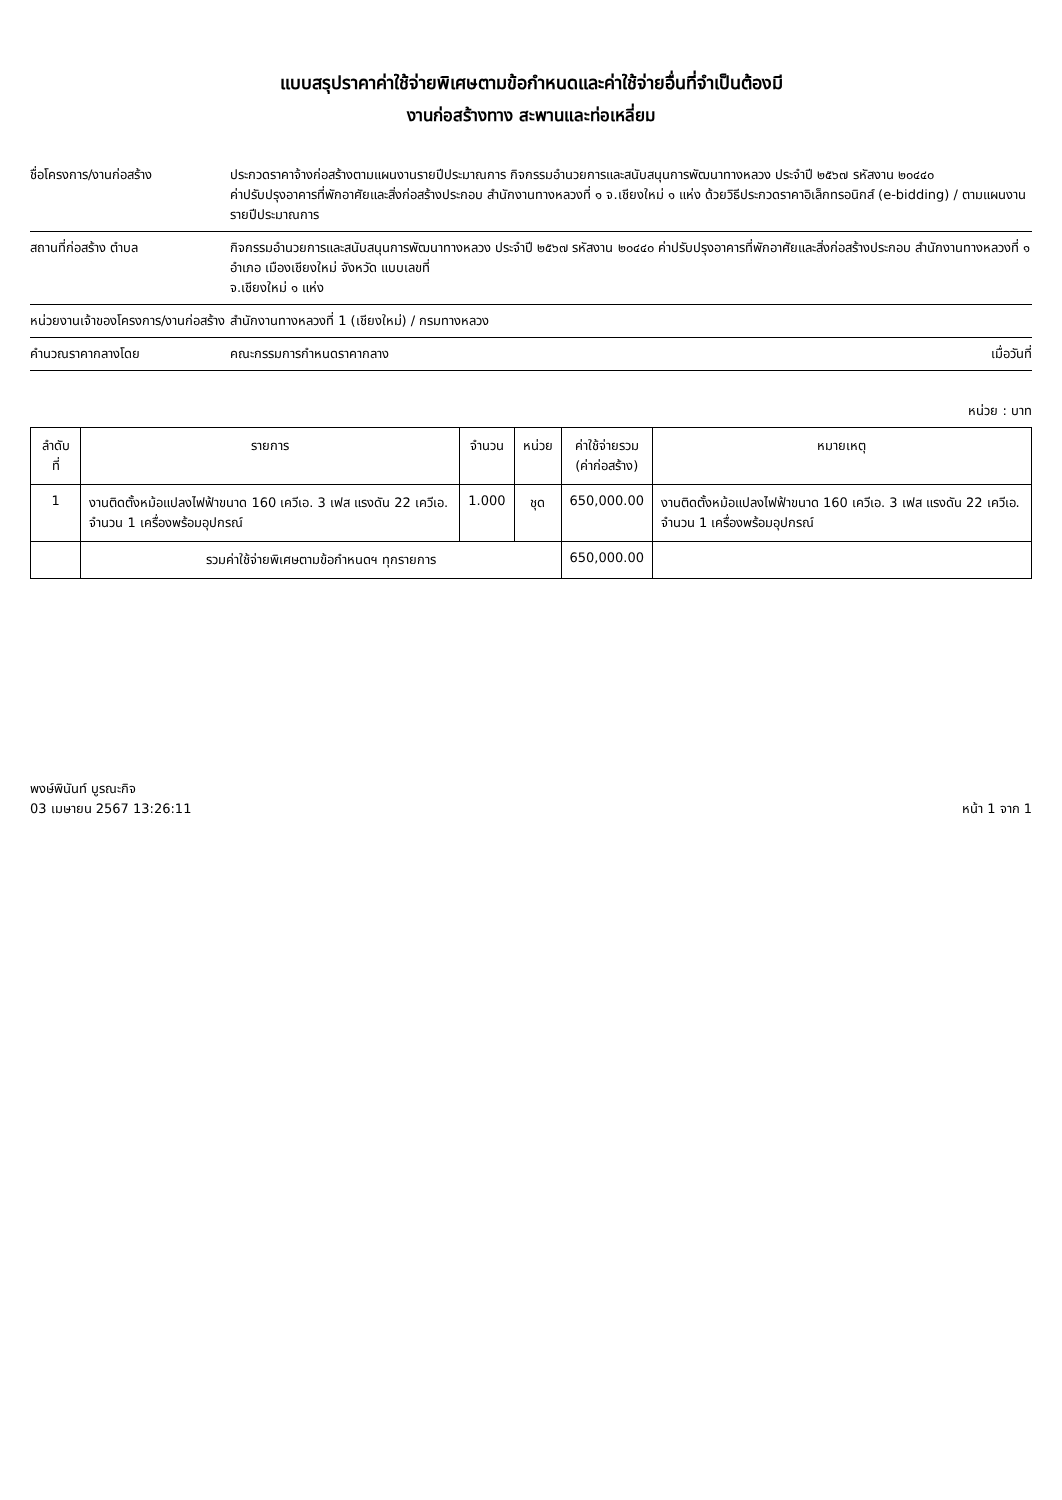แบบสรุปราคาค่าใช้จ่ายพิเศษตามข้อกำหนดและค่าใช้จ่ายอื่นที่จำเป็นต้องมี
งานก่อสร้างทาง สะพานและท่อเหลี่ยม
ชื่อโครงการ/งานก่อสร้าง ประกวดราคาจ้างก่อสร้างตามแผนงานรายปีประมาณการ กิจกรรมอำนวยการและสนับสนุนการพัฒนาทางหลวง ประจำปี ๒๕๖๗ รหัสงาน ๒๐๔๔๐
ค่าปรับปรุงอาคารที่พักอาศัยและสิ่งก่อสร้างประกอบ สำนักงานทางหลวงที่ ๑ จ.เชียงใหม่ ๑ แห่ง ด้วยวิธีประกวดราคาอิเล็กทรอนิกส์ (e-bidding) / ตามแผนงานรายปีประมาณการ
สถานที่ก่อสร้าง ตำบล กิจกรรมอำนวยการและสนับสนุนการพัฒนาทางหลวง ประจำปี ๒๕๖๗ รหัสงาน ๒๐๔๔๐ ค่าปรับปรุงอาคารที่พักอาศัยและสิ่งก่อสร้างประกอบ สำนักงานทางหลวงที่ ๑ อำเภอ เมืองเชียงใหม่ จังหวัด แบบเลขที่
จ.เชียงใหม่ ๑ แห่ง
หน่วยงานเจ้าของโครงการ/งานก่อสร้าง
สำนักงานทางหลวงที่ 1 (เชียงใหม่) / กรมทางหลวง
คำนวณราคากลางโดย คณะกรรมการกำหนดราคากลาง เมื่อวันที่
หน่วย : บาท
| ลำดับที่ | รายการ | จำนวน | หน่วย | ค่าใช้จ่ายรวม (ค่าก่อสร้าง) | หมายเหตุ |
| --- | --- | --- | --- | --- | --- |
| 1 | งานติดตั้งหม้อแปลงไฟฟ้าขนาด 160 เควีเอ. 3 เฟส แรงดัน 22 เควีเอ. จำนวน 1 เครื่องพร้อมอุปกรณ์ | 1.000 | ชุด | 650,000.00 | งานติดตั้งหม้อแปลงไฟฟ้าขนาด 160 เควีเอ. 3 เฟส แรงดัน 22 เควีเอ. จำนวน 1 เครื่องพร้อมอุปกรณ์ |
| | รวมค่าใช้จ่ายพิเศษตามข้อกำหนดฯ ทุกรายการ | | | 650,000.00 | |
พงษ์พินันท์ บูรณะกิจ
03 เมษายน 2567 13:26:11
หน้า 1 จาก 1